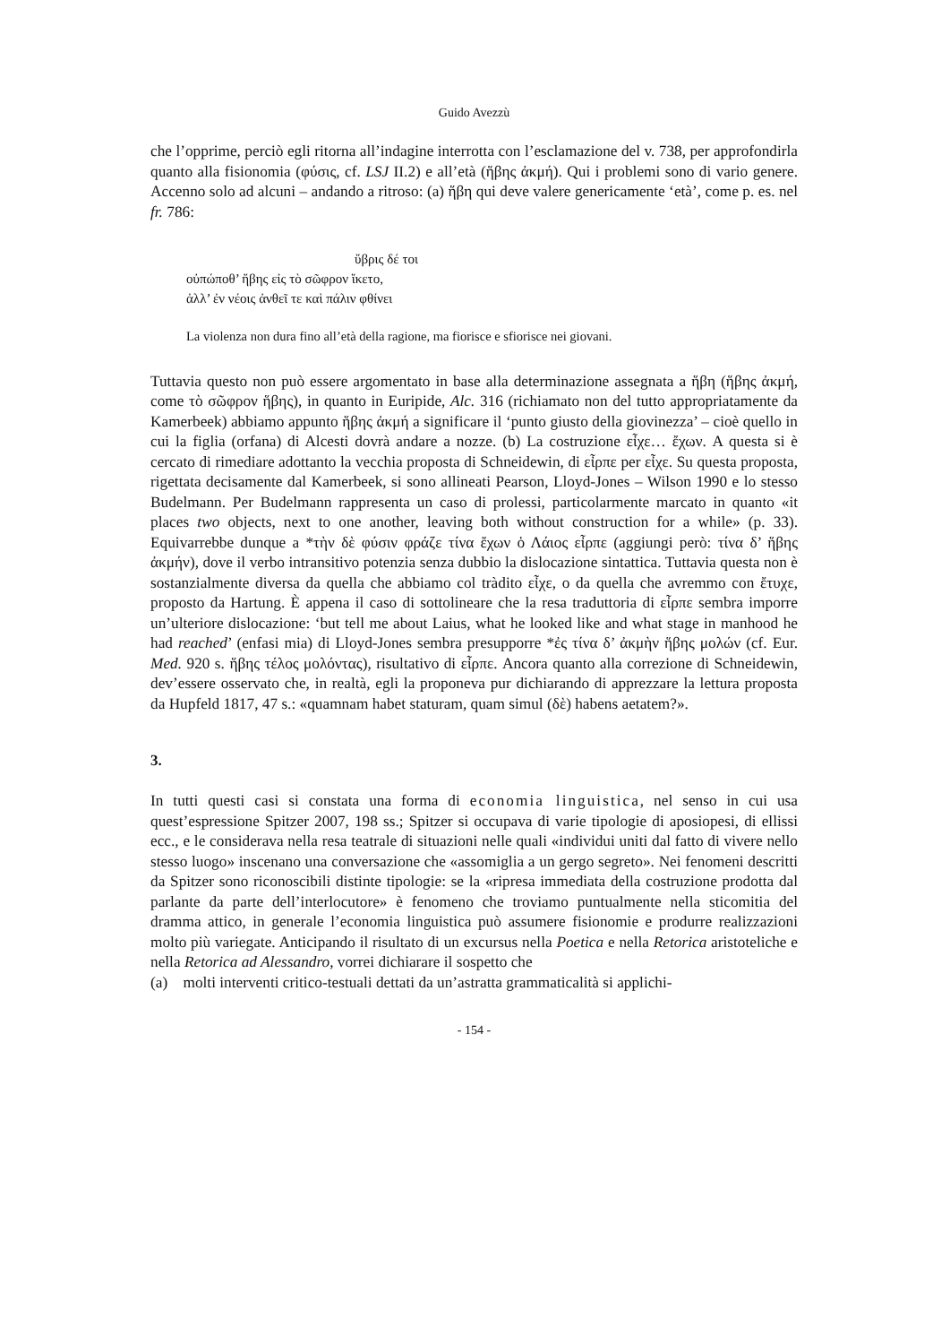Guido Avezzù
che l’opprime, perciò egli ritorna all’indagine interrotta con l’esclamazione del v. 738, per approfondirla quanto alla fisionomia (φύσις, cf. LSJ II.2) e all’età (ἥβης ἀκμή). Qui i problemi sono di vario genere. Accenno solo ad alcuni – andando a ritroso: (a) ἥβη qui deve valere genericamente ‘età’, come p. es. nel fr. 786:
ὕβρις δέ τοι
οὐπώποθ’ ἥβης εἰς τὸ σῶφρον ἵκετο,
ἀλλ’ ἐν νέοις ἀνθεῖ τε καὶ πάλιν φθίνει
La violenza non dura fino all’età della ragione, ma fiorisce e sfiorisce nei giovani.
Tuttavia questo non può essere argomentato in base alla determinazione assegnata a ἥβη (ἥβης ἀκμή, come τὸ σῶφρον ἥβης), in quanto in Euripide, Alc. 316 (richiamato non del tutto appropriatamente da Kamerbeek) abbiamo appunto ἥβης ἀκμή a significare il ‘punto giusto della giovinezza’ – cioè quello in cui la figlia (orfana) di Alcesti dovrà andare a nozze. (b) La costruzione εἶχε… ἔχων. A questa si è cercato di rimediare adottanto la vecchia proposta di Schneidewin, di εἶρπε per εἶχε. Su questa proposta, rigettata decisamente dal Kamerbeek, si sono allineati Pearson, Lloyd-Jones – Wilson 1990 e lo stesso Budelmann. Per Budelmann rappresenta un caso di prolessi, particolarmente marcato in quanto «it places two objects, next to one another, leaving both without construction for a while» (p. 33). Equivarrebbe dunque a *τὴν δὲ φύσιν φράζε τίνα ἔχων ὁ Λάιος εἶρπε (aggiungi però: τίνα δ’ ἥβης ἀκμήν), dove il verbo intransitivo potenzia senza dubbio la dislocazione sintattica. Tuttavia questa non è sostanzialmente diversa da quella che abbiamo col tràdito εἶχε, o da quella che avremmo con ἔτυχε, proposto da Hartung. È appena il caso di sottolineare che la resa traduttoria di εἶρπε sembra imporre un’ulteriore dislocazione: ‘but tell me about Laius, what he looked like and what stage in manhood he had reached’ (enfasi mia) di Lloyd-Jones sembra presupporre *ἐς τίνα δ’ ἀκμὴν ἥβης μολών (cf. Eur. Med. 920 s. ἥβης τέλος μολόντας), risultativo di εἶρπε. Ancora quanto alla correzione di Schneidewin, dev’essere osservato che, in realtà, egli la proponeva pur dichiarando di apprezzare la lettura proposta da Hupfeld 1817, 47 s.: «quamnam habet staturam, quam simul (δὲ) habens aetatem?».
3.
In tutti questi casi si constata una forma di economia linguistica, nel senso in cui usa quest’espressione Spitzer 2007, 198 ss.; Spitzer si occupava di varie tipologie di aposiopesi, di ellissi ecc., e le considerava nella resa teatrale di situazioni nelle quali «individui uniti dal fatto di vivere nello stesso luogo» inscenano una conversazione che «assomiglia a un gergo segreto». Nei fenomeni descritti da Spitzer sono riconoscibili distinte tipologie: se la «ripresa immediata della costruzione prodotta dal parlante da parte dell’interlocutore» è fenomeno che troviamo puntualmente nella sticomitia del dramma attico, in generale l’economia linguistica può assumere fisionomie e produrre realizzazioni molto più variegate. Anticipando il risultato di un excursus nella Poetica e nella Retorica aristoteliche e nella Retorica ad Alessandro, vorrei dichiarare il sospetto che
(a) molti interventi critico-testuali dettati da un’astratta grammaticalità si applichi-
- 154 -